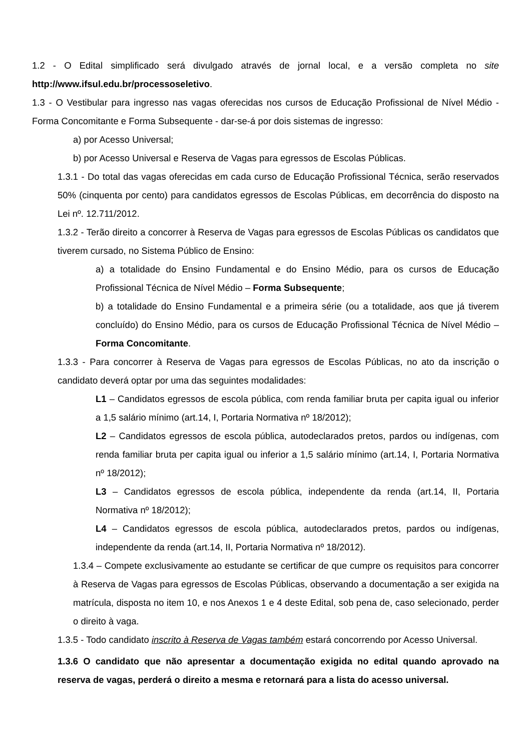1.2 - O Edital simplificado será divulgado através de jornal local, e a versão completa no site http://www.ifsul.edu.br/processoseletivo.
1.3 - O Vestibular para ingresso nas vagas oferecidas nos cursos de Educação Profissional de Nível Médio - Forma Concomitante e Forma Subsequente - dar-se-á por dois sistemas de ingresso:
a) por Acesso Universal;
b) por Acesso Universal e Reserva de Vagas para egressos de Escolas Públicas.
1.3.1 - Do total das vagas oferecidas em cada curso de Educação Profissional Técnica, serão reservados 50% (cinquenta por cento) para candidatos egressos de Escolas Públicas, em decorrência do disposto na Lei nº. 12.711/2012.
1.3.2 - Terão direito a concorrer à Reserva de Vagas para egressos de Escolas Públicas os candidatos que tiverem cursado, no Sistema Público de Ensino:
a) a totalidade do Ensino Fundamental e do Ensino Médio, para os cursos de Educação Profissional Técnica de Nível Médio – Forma Subsequente;
b) a totalidade do Ensino Fundamental e a primeira série (ou a totalidade, aos que já tiverem concluído) do Ensino Médio, para os cursos de Educação Profissional Técnica de Nível Médio – Forma Concomitante.
1.3.3 - Para concorrer à Reserva de Vagas para egressos de Escolas Públicas, no ato da inscrição o candidato deverá optar por uma das seguintes modalidades:
L1 – Candidatos egressos de escola pública, com renda familiar bruta per capita igual ou inferior a 1,5 salário mínimo (art.14, I, Portaria Normativa nº 18/2012);
L2 – Candidatos egressos de escola pública, autodeclarados pretos, pardos ou indígenas, com renda familiar bruta per capita igual ou inferior a 1,5 salário mínimo (art.14, I, Portaria Normativa nº 18/2012);
L3 – Candidatos egressos de escola pública, independente da renda (art.14, II, Portaria Normativa nº 18/2012);
L4 – Candidatos egressos de escola pública, autodeclarados pretos, pardos ou indígenas, independente da renda (art.14, II, Portaria Normativa nº 18/2012).
1.3.4 – Compete exclusivamente ao estudante se certificar de que cumpre os requisitos para concorrer à Reserva de Vagas para egressos de Escolas Públicas, observando a documentação a ser exigida na matrícula, disposta no item 10, e nos Anexos 1 e 4 deste Edital, sob pena de, caso selecionado, perder o direito à vaga.
1.3.5 - Todo candidato inscrito à Reserva de Vagas também estará concorrendo por Acesso Universal.
1.3.6 O candidato que não apresentar a documentação exigida no edital quando aprovado na reserva de vagas, perderá o direito a mesma e retornará para a lista do acesso universal.